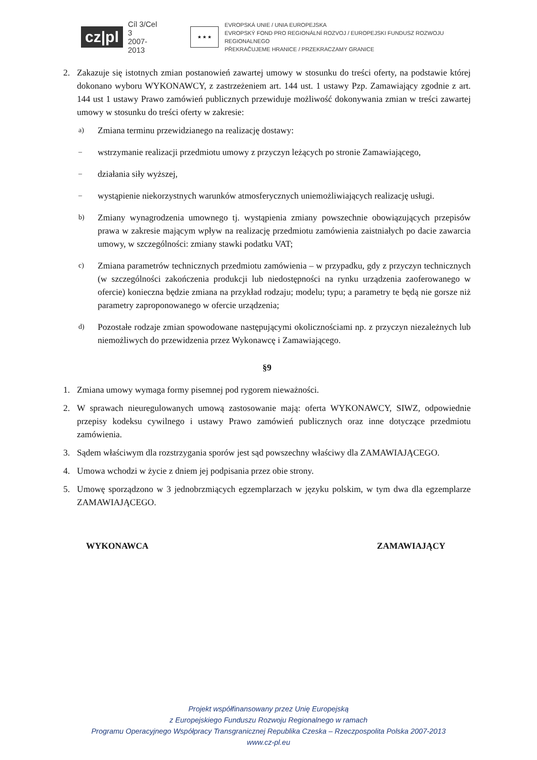cz|pl
Cíl 3/Cel 3
2007-2013
★ ★ ★
EVROPSKÁ UNIE / UNIA EUROPEJSKA
EVROPSKÝ FOND PRO REGIONÁLNÍ ROZVOJ / EUROPEJSKI FUNDUSZ ROZWOJU REGIONALNEGO
PŘEKRAČUJEME HRANICE / PRZEKRACZAMY GRANICE
2. Zakazuje się istotnych zmian postanowień zawartej umowy w stosunku do treści oferty, na podstawie której dokonano wyboru WYKONAWCY, z zastrzeżeniem art. 144 ust. 1 ustawy Pzp. Zamawiający zgodnie z art. 144 ust 1 ustawy Prawo zamówień publicznych przewiduje możliwość dokonywania zmian w treści zawartej umowy w stosunku do treści oferty w zakresie:
a)
Zmiana terminu przewidzianego na realizację dostawy:
–
wstrzymanie realizacji przedmiotu umowy z przyczyn leżących po stronie Zamawiającego,
–
działania siły wyższej,
–
wystąpienie niekorzystnych warunków atmosferycznych uniemożliwiających realizację usługi.
b)
Zmiany wynagrodzenia umownego tj. wystąpienia zmiany powszechnie obowiązujących przepisów prawa w zakresie mającym wpływ na realizację przedmiotu zamówienia zaistniałych po dacie zawarcia umowy, w szczególności: zmiany stawki podatku VAT;
c)
Zmiana parametrów technicznych przedmiotu zamówienia – w przypadku, gdy z przyczyn technicznych (w szczególności zakończenia produkcji lub niedostępności na rynku urządzenia zaoferowanego w ofercie) konieczna będzie zmiana na przykład rodzaju; modelu; typu; a parametry te będą nie gorsze niż parametry zaproponowanego w ofercie urządzenia;
d)
Pozostałe rodzaje zmian spowodowane następującymi okolicznościami np. z przyczyn niezależnych lub niemożliwych do przewidzenia przez Wykonawcę i Zamawiającego.
§9
1. Zmiana umowy wymaga formy pisemnej pod rygorem nieważności.
2. W sprawach nieuregulowanych umową zastosowanie mają: oferta WYKONAWCY, SIWZ, odpowiednie przepisy kodeksu cywilnego i ustawy Prawo zamówień publicznych oraz inne dotyczące przedmiotu zamówienia.
3. Sądem właściwym dla rozstrzygania sporów jest sąd powszechny właściwy dla ZAMAWIAJĄCEGO.
4. Umowa wchodzi w życie z dniem jej podpisania przez obie strony.
5. Umowę sporządzono w 3 jednobrzmiących egzemplarzach w języku polskim, w tym dwa dla egzemplarze ZAMAWIAJĄCEGO.
WYKONAWCA ZAMAWIAJĄCY
Projekt współfinansowany przez Unię Europejską
z Europejskiego Funduszu Rozwoju Regionalnego w ramach
Programu Operacyjnego Współpracy Transgranicznej Republika Czeska – Rzeczpospolita Polska 2007-2013
www.cz-pl.eu